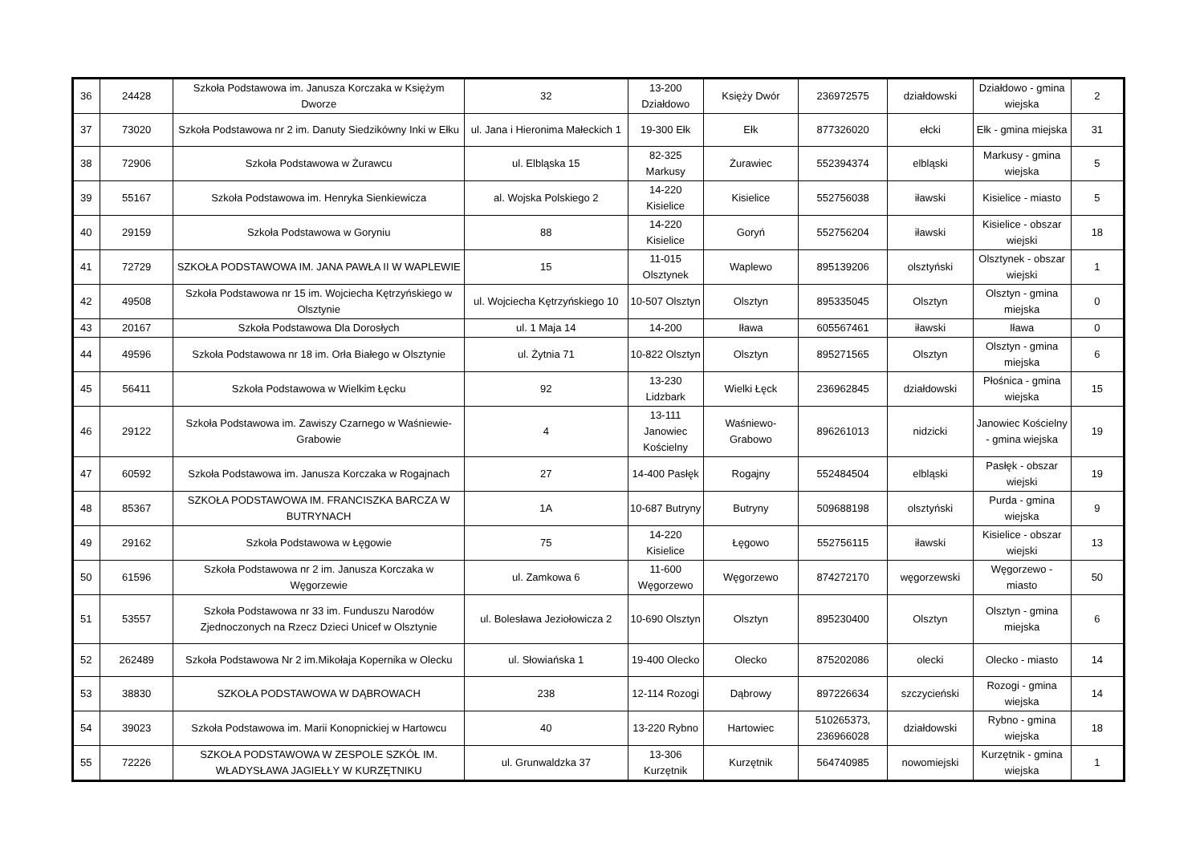| 36 | 24428 | Szkoła Podstawowa im. Janusza Korczaka w Księżym Dworze | 32 | 13-200 Działdowo | Księży Dwór | 236972575 | działdowski | Działdowo - gmina wiejska | 2 |
| 37 | 73020 | Szkoła Podstawowa nr 2 im. Danuty Siedzikówny Inki w Ełku | ul. Jana i Hieronima Małeckich 1 | 19-300 Ełk | Ełk | 877326020 | ełcki | Ełk - gmina miejska | 31 |
| 38 | 72906 | Szkoła Podstawowa w Żurawcu | ul. Elbląska 15 | 82-325 Markusy | Żurawiec | 552394374 | elbląski | Markusy - gmina wiejska | 5 |
| 39 | 55167 | Szkoła Podstawowa im. Henryka Sienkiewicza | al. Wojska Polskiego 2 | 14-220 Kisielice | Kisielice | 552756038 | iławski | Kisielice - miasto | 5 |
| 40 | 29159 | Szkoła Podstawowa w Goryniu | 88 | 14-220 Kisielice | Goryń | 552756204 | iławski | Kisielice - obszar wiejski | 18 |
| 41 | 72729 | SZKOŁA PODSTAWOWA IM. JANA PAWŁA II W WAPLEWIE | 15 | 11-015 Olsztynek | Waplewo | 895139206 | olsztyński | Olsztynek - obszar wiejski | 1 |
| 42 | 49508 | Szkoła Podstawowa nr 15 im. Wojciecha Kętrzyńskiego w Olsztynie | ul. Wojciecha Kętrzyńskiego 10 | 10-507 Olsztyn | Olsztyn | 895335045 | Olsztyn | Olsztyn - gmina miejska | 0 |
| 43 | 20167 | Szkoła Podstawowa Dla Dorosłych | ul. 1 Maja 14 | 14-200 | Iława | 605567461 | iławski | Iława | 0 |
| 44 | 49596 | Szkoła Podstawowa nr 18 im. Orła Białego w Olsztynie | ul. Żytnia 71 | 10-822 Olsztyn | Olsztyn | 895271565 | Olsztyn | Olsztyn - gmina miejska | 6 |
| 45 | 56411 | Szkoła Podstawowa w Wielkim Łęcku | 92 | 13-230 Lidzbark | Wielki Łęck | 236962845 | działdowski | Płośnica - gmina wiejska | 15 |
| 46 | 29122 | Szkoła Podstawowa im. Zawiszy Czarnego w Waśniewie-Grabowie | 4 | 13-111 Janowiec Kościelny | Waśniewo-Grabowo | 896261013 | nidzicki | Janowiec Kościelny - gmina wiejska | 19 |
| 47 | 60592 | Szkoła Podstawowa im. Janusza Korczaka w Rogajnach | 27 | 14-400 Pasłęk | Rogajny | 552484504 | elbląski | Pasłęk - obszar wiejski | 19 |
| 48 | 85367 | SZKOŁA PODSTAWOWA IM. FRANCISZKA BARCZA W BUTRYNACH | 1A | 10-687 Butryny | Butryny | 509688198 | olsztyński | Purda - gmina wiejska | 9 |
| 49 | 29162 | Szkoła Podstawowa w Łęgowie | 75 | 14-220 Kisielice | Łęgowo | 552756115 | iławski | Kisielice - obszar wiejski | 13 |
| 50 | 61596 | Szkoła Podstawowa nr 2 im. Janusza Korczaka w Węgorzewie | ul. Zamkowa 6 | 11-600 Węgorzewo | Węgorzewo | 874272170 | węgorzewski | Węgorzewo - miasto | 50 |
| 51 | 53557 | Szkoła Podstawowa nr 33 im. Funduszu Narodów Zjednoczonych na Rzecz Dzieci Unicef w Olsztynie | ul. Bolesława Jeziołowicza 2 | 10-690 Olsztyn | Olsztyn | 895230400 | Olsztyn | Olsztyn - gmina miejska | 6 |
| 52 | 262489 | Szkoła Podstawowa Nr 2 im.Mikołaja Kopernika w Olecku | ul. Słowiańska 1 | 19-400 Olecko | Olecko | 875202086 | olecki | Olecko - miasto | 14 |
| 53 | 38830 | SZKOŁA PODSTAWOWA W DĄBROWACH | 238 | 12-114 Rozogi | Dąbrowy | 897226634 | szczycieński | Rozogi - gmina wiejska | 14 |
| 54 | 39023 | Szkoła Podstawowa im. Marii Konopnickiej w Hartowcu | 40 | 13-220 Rybno | Hartowiec | 510265373, 236966028 | działdowski | Rybno - gmina wiejska | 18 |
| 55 | 72226 | SZKOŁA PODSTAWOWA W ZESPOLE SZKÓŁ IM. WŁADYSŁAWA JAGIEŁŁY W KURZĘTNIKU | ul. Grunwaldzka 37 | 13-306 Kurzętnik | Kurzętnik | 564740985 | nowomiejski | Kurzętnik - gmina wiejska | 1 |